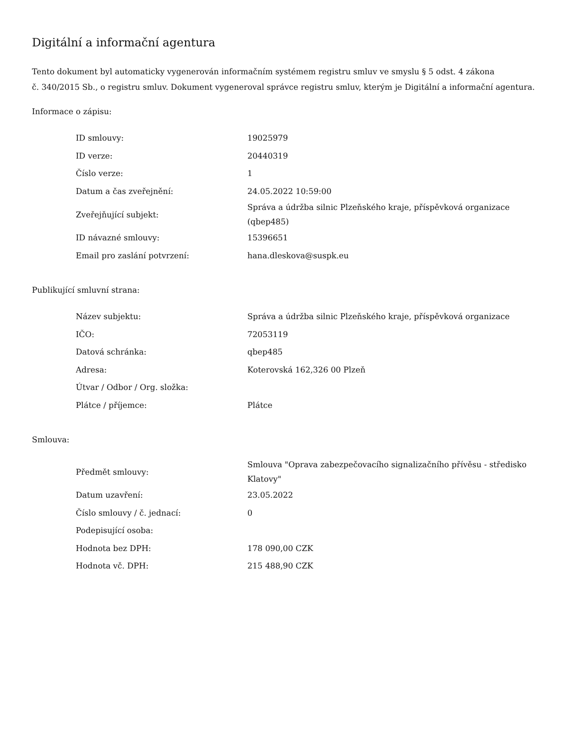Digitální a informační agentura
Tento dokument byl automaticky vygenerován informačním systémem registru smluv ve smyslu § 5 odst. 4 zákona
č. 340/2015 Sb., o registru smluv. Dokument vygeneroval správce registru smluv, kterým je Digitální a informační agentura.
Informace o zápisu:
| ID smlouvy: | 19025979 |
| ID verze: | 20440319 |
| Číslo verze: | 1 |
| Datum a čas zveřejnění: | 24.05.2022 10:59:00 |
| Zveřejňující subjekt: | Správa a údržba silnic Plzeňského kraje, příspěvková organizace (qbep485) |
| ID návazné smlouvy: | 15396651 |
| Email pro zaslání potvrzení: | hana.dleskova@suspk.eu |
Publikující smluvní strana:
| Název subjektu: | Správa a údržba silnic Plzeňského kraje, příspěvková organizace |
| IČO: | 72053119 |
| Datová schránka: | qbep485 |
| Adresa: | Koterovská 162,326 00 Plzeň |
| Útvar / Odbor / Org. složka: | |
| Plátce / příjemce: | Plátce |
Smlouva:
| Předmět smlouvy: | Smlouva "Oprava zabezpečovacího signalizačního přívěsu - středisko Klatovy" |
| Datum uzavření: | 23.05.2022 |
| Číslo smlouvy / č. jednací: | 0 |
| Podepisující osoba: | |
| Hodnota bez DPH: | 178 090,00 CZK |
| Hodnota vč. DPH: | 215 488,90 CZK |